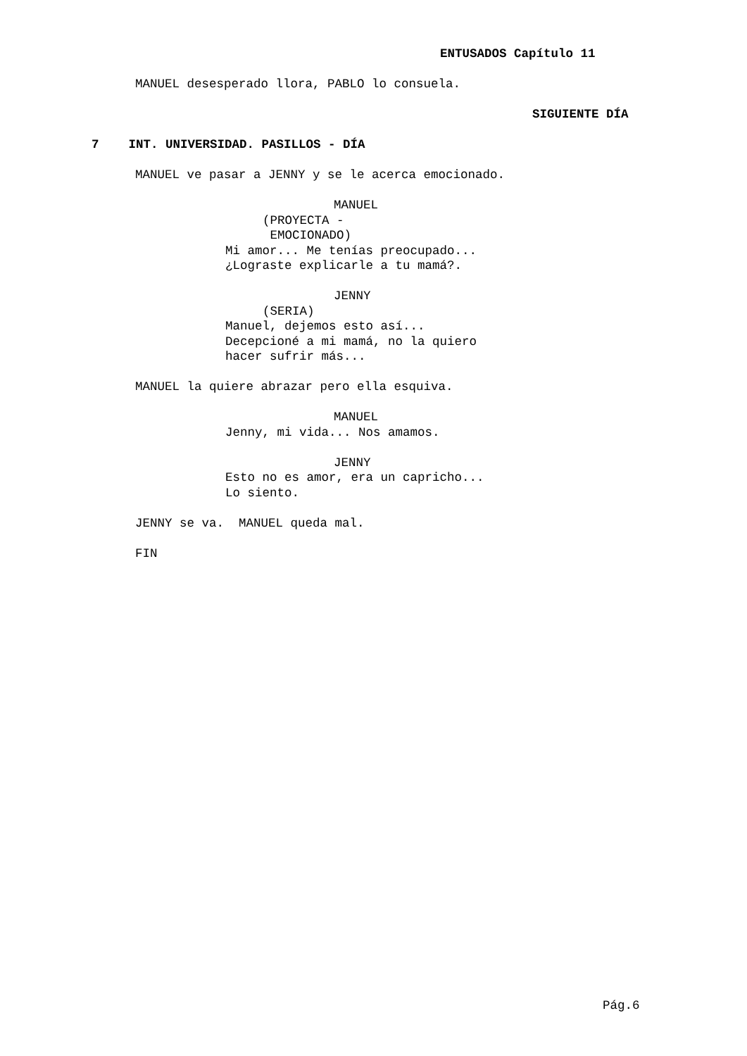ENTUSADOS Capítulo 11
MANUEL desesperado llora, PABLO lo consuela.
SIGUIENTE DÍA
7 INT. UNIVERSIDAD. PASILLOS - DÍA
MANUEL ve pasar a JENNY y se le acerca emocionado.
MANUEL
(PROYECTA -
EMOCIONADO)
Mi amor... Me tenías preocupado...
¿Lograste explicarle a tu mamá?.
JENNY
(SERIA)
Manuel, dejemos esto así...
Decepcioné a mi mamá, no la quiero
hacer sufrir más...
MANUEL la quiere abrazar pero ella esquiva.
MANUEL
Jenny, mi vida... Nos amamos.
JENNY
Esto no es amor, era un capricho...
Lo siento.
JENNY se va. MANUEL queda mal.
FIN
Pág.6